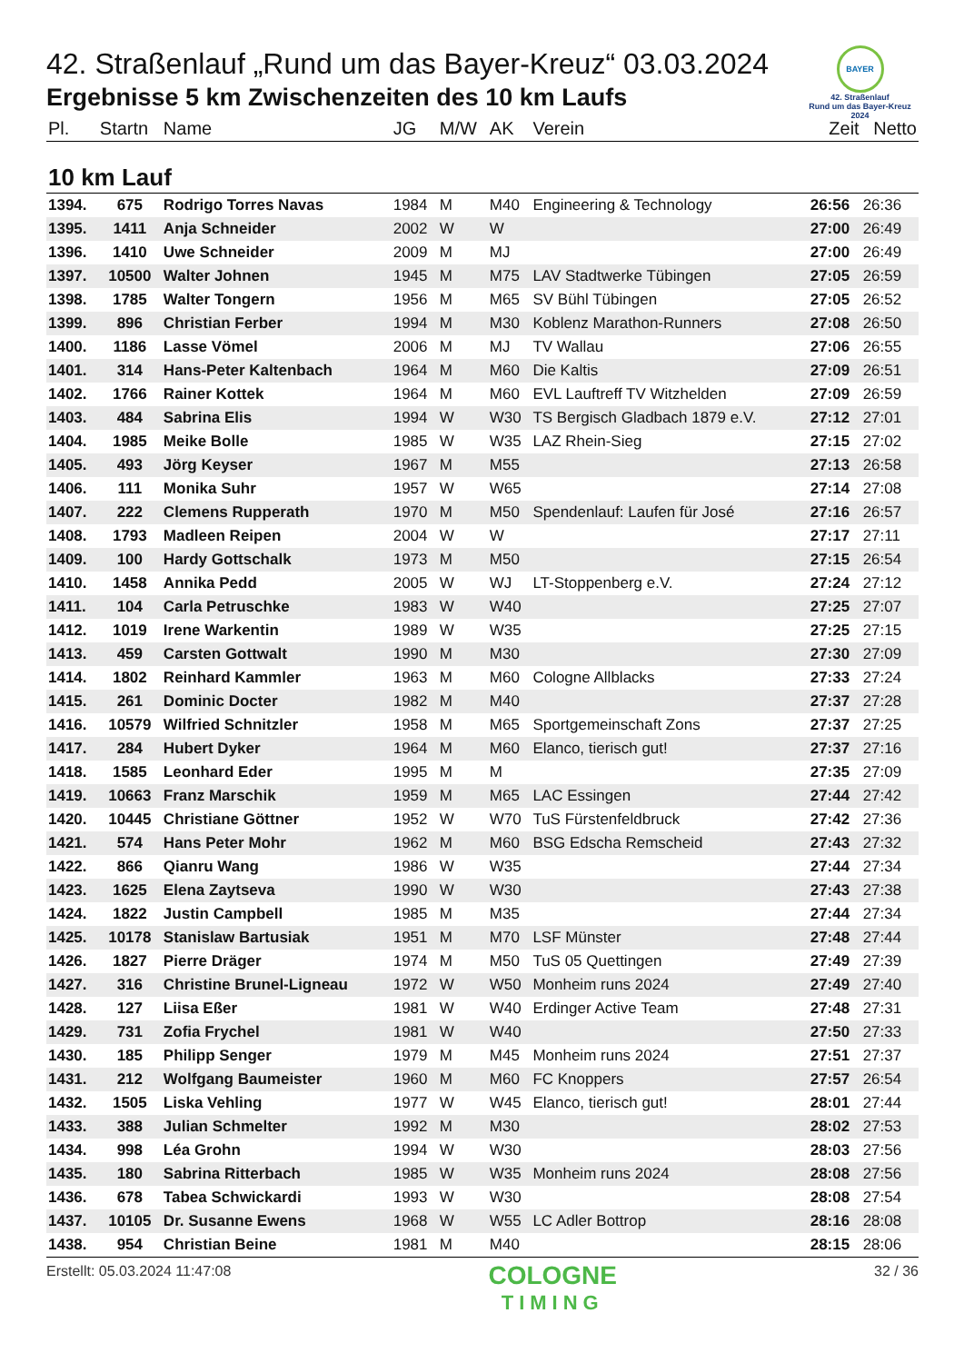BAYER
42. Straßenlauf
Rund um das Bayer-Kreuz
2024
42. Straßenlauf „Rund um das Bayer-Kreuz“ 03.03.2024
Ergebnisse 5 km Zwischenzeiten des 10 km Laufs
| Pl. | Startn | Name | JG | M/W | AK | Verein | Zeit | Netto |
| --- | --- | --- | --- | --- | --- | --- | --- | --- |
| 10 km Lauf | | | | | | | | |
| 1394. | 675 | Rodrigo Torres Navas | 1984 | M | M40 | Engineering & Technology | 26:56 | 26:36 |
| 1395. | 1411 | Anja Schneider | 2002 | W | W | | 27:00 | 26:49 |
| 1396. | 1410 | Uwe Schneider | 2009 | M | MJ | | 27:00 | 26:49 |
| 1397. | 10500 | Walter Johnen | 1945 | M | M75 | LAV Stadtwerke Tübingen | 27:05 | 26:59 |
| 1398. | 1785 | Walter Tongern | 1956 | M | M65 | SV Bühl Tübingen | 27:05 | 26:52 |
| 1399. | 896 | Christian Ferber | 1994 | M | M30 | Koblenz Marathon-Runners | 27:08 | 26:50 |
| 1400. | 1186 | Lasse Vömel | 2006 | M | MJ | TV Wallau | 27:06 | 26:55 |
| 1401. | 314 | Hans-Peter Kaltenbach | 1964 | M | M60 | Die Kaltis | 27:09 | 26:51 |
| 1402. | 1766 | Rainer Kottek | 1964 | M | M60 | EVL Lauftreff TV Witzhelden | 27:09 | 26:59 |
| 1403. | 484 | Sabrina Elis | 1994 | W | W30 | TS Bergisch Gladbach 1879 e.V. | 27:12 | 27:01 |
| 1404. | 1985 | Meike Bolle | 1985 | W | W35 | LAZ Rhein-Sieg | 27:15 | 27:02 |
| 1405. | 493 | Jörg Keyser | 1967 | M | M55 | | 27:13 | 26:58 |
| 1406. | 111 | Monika Suhr | 1957 | W | W65 | | 27:14 | 27:08 |
| 1407. | 222 | Clemens Rupperath | 1970 | M | M50 | Spendenlauf: Laufen für José | 27:16 | 26:57 |
| 1408. | 1793 | Madleen Reipen | 2004 | W | W | | 27:17 | 27:11 |
| 1409. | 100 | Hardy Gottschalk | 1973 | M | M50 | | 27:15 | 26:54 |
| 1410. | 1458 | Annika Pedd | 2005 | W | WJ | LT-Stoppenberg e.V. | 27:24 | 27:12 |
| 1411. | 104 | Carla Petruschke | 1983 | W | W40 | | 27:25 | 27:07 |
| 1412. | 1019 | Irene Warkentin | 1989 | W | W35 | | 27:25 | 27:15 |
| 1413. | 459 | Carsten Gottwalt | 1990 | M | M30 | | 27:30 | 27:09 |
| 1414. | 1802 | Reinhard Kammler | 1963 | M | M60 | Cologne Allblacks | 27:33 | 27:24 |
| 1415. | 261 | Dominic Docter | 1982 | M | M40 | | 27:37 | 27:28 |
| 1416. | 10579 | Wilfried Schnitzler | 1958 | M | M65 | Sportgemeinschaft Zons | 27:37 | 27:25 |
| 1417. | 284 | Hubert Dyker | 1964 | M | M60 | Elanco, tierisch gut! | 27:37 | 27:16 |
| 1418. | 1585 | Leonhard Eder | 1995 | M | M | | 27:35 | 27:09 |
| 1419. | 10663 | Franz Marschik | 1959 | M | M65 | LAC Essingen | 27:44 | 27:42 |
| 1420. | 10445 | Christiane Göttner | 1952 | W | W70 | TuS Fürstenfeldbruck | 27:42 | 27:36 |
| 1421. | 574 | Hans Peter Mohr | 1962 | M | M60 | BSG Edscha Remscheid | 27:43 | 27:32 |
| 1422. | 866 | Qianru Wang | 1986 | W | W35 | | 27:44 | 27:34 |
| 1423. | 1625 | Elena Zaytseva | 1990 | W | W30 | | 27:43 | 27:38 |
| 1424. | 1822 | Justin Campbell | 1985 | M | M35 | | 27:44 | 27:34 |
| 1425. | 10178 | Stanislaw Bartusiak | 1951 | M | M70 | LSF Münster | 27:48 | 27:44 |
| 1426. | 1827 | Pierre Dräger | 1974 | M | M50 | TuS 05 Quettingen | 27:49 | 27:39 |
| 1427. | 316 | Christine Brunel-Ligneau | 1972 | W | W50 | Monheim runs 2024 | 27:49 | 27:40 |
| 1428. | 127 | Liisa Eßer | 1981 | W | W40 | Erdinger Active Team | 27:48 | 27:31 |
| 1429. | 731 | Zofia Frychel | 1981 | W | W40 | | 27:50 | 27:33 |
| 1430. | 185 | Philipp Senger | 1979 | M | M45 | Monheim runs 2024 | 27:51 | 27:37 |
| 1431. | 212 | Wolfgang Baumeister | 1960 | M | M60 | FC Knoppers | 27:57 | 26:54 |
| 1432. | 1505 | Liska Vehling | 1977 | W | W45 | Elanco, tierisch gut! | 28:01 | 27:44 |
| 1433. | 388 | Julian Schmelter | 1992 | M | M30 | | 28:02 | 27:53 |
| 1434. | 998 | Léa Grohn | 1994 | W | W30 | | 28:03 | 27:56 |
| 1435. | 180 | Sabrina Ritterbach | 1985 | W | W35 | Monheim runs 2024 | 28:08 | 27:56 |
| 1436. | 678 | Tabea Schwickardi | 1993 | W | W30 | | 28:08 | 27:54 |
| 1437. | 10105 | Dr. Susanne Ewens | 1968 | W | W55 | LC Adler Bottrop | 28:16 | 28:08 |
| 1438. | 954 | Christian Beine | 1981 | M | M40 | | 28:15 | 28:06 |
Erstellt: 05.03.2024 11:47:08 COLOGNE
TIMING 32 / 36